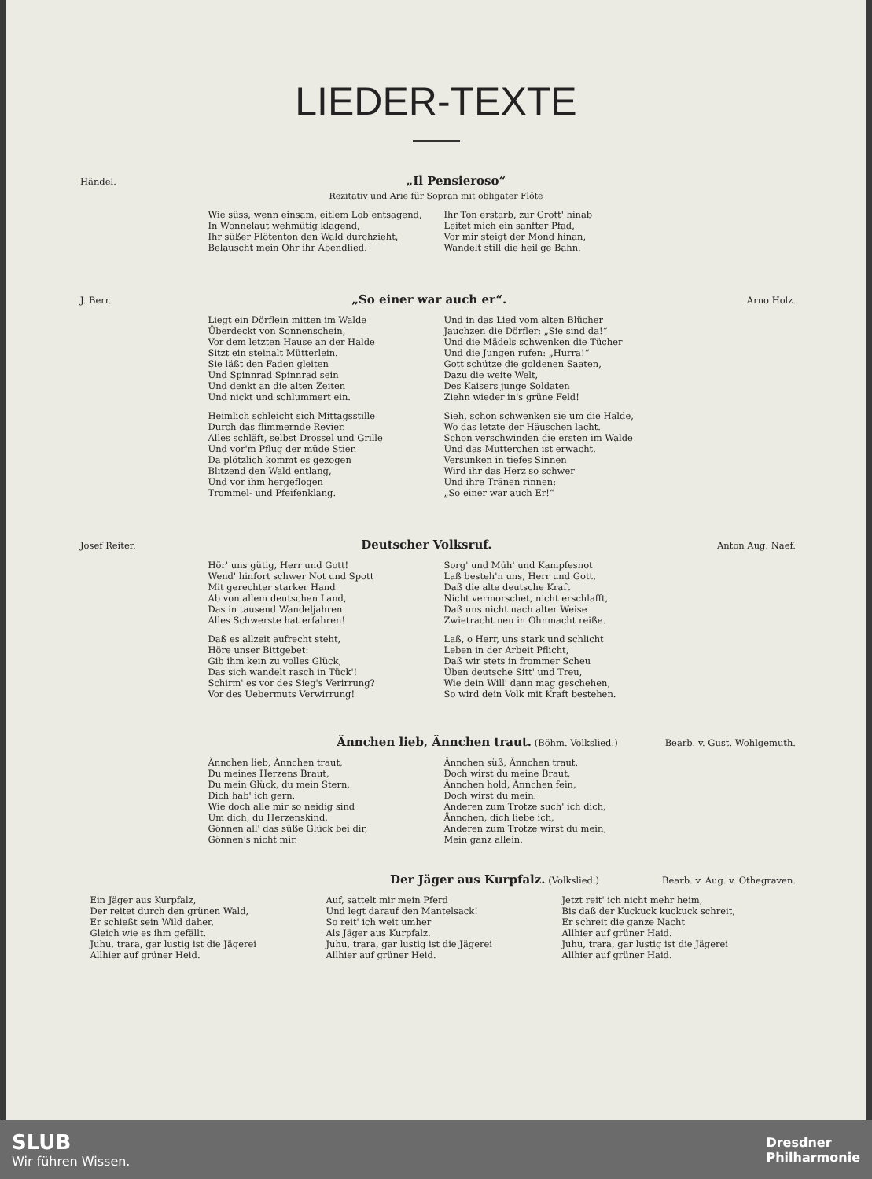LIEDER-TEXTE
Händel. „Il Pensieroso“
Rezitativ und Arie für Sopran mit obligater Flöte
Wie süss, wenn einsam, eitlem Lob entsagend,
In Wonnelaut wehmütig klagend,
Ihr süßer Flötenton den Wald durchzieht,
Belauscht mein Ohr ihr Abendlied.
Ihr Ton erstarb, zur Grott' hinab
Leitet mich ein sanfter Pfad,
Vor mir steigt der Mond hinan,
Wandelt still die heil'ge Bahn.
J. Berr. „So einer war auch er“. Arno Holz.
Liegt ein Dörflein mitten im Walde
Überdeckt von Sonnenschein,
Vor dem letzten Hause an der Halde
Sitzt ein steinalt Mütterlein.
Sie läßt den Faden gleiten
Und Spinnrad Spinnrad sein
Und denkt an die alten Zeiten
Und nickt und schlummert ein.
Heimlich schleicht sich Mittagsstille
Durch das flimmernde Revier.
Alles schläft, selbst Drossel und Grille
Und vor'm Pflug der müde Stier.
Da plötzlich kommt es gezogen
Blitzend den Wald entlang,
Und vor ihm hergeflogen
Trommel- und Pfeifenklang.
Und in das Lied vom alten Blücher
Jauchzen die Dörfler: „Sie sind da!“
Und die Mädels schwenken die Tücher
Und die Jungen rufen: „Hurra!“
Gott schütze die goldenen Saaten,
Dazu die weite Welt,
Des Kaisers junge Soldaten
Ziehn wieder in's grüne Feld!
Sieh, schon schwenken sie um die Halde,
Wo das letzte der Häuschen lacht.
Schon verschwinden die ersten im Walde
Und das Mutterchen ist erwacht.
Versunken in tiefes Sinnen
Wird ihr das Herz so schwer
Und ihre Tränen rinnen:
„So einer war auch Er!“
Josef Reiter. Deutscher Volksruf. Anton Aug. Naef.
Hör' uns gütig, Herr und Gott!
Wend' hinfort schwer Not und Spott
Mit gerechter starker Hand
Ab von allem deutschen Land,
Das in tausend Wandeljahren
Alles Schwerste hat erfahren!
Daß es allzeit aufrecht steht,
Höre unser Bittgebet:
Gib ihm kein zu volles Glück,
Das sich wandelt rasch in Tück'!
Schirm' es vor des Sieg's Verirrung?
Vor des Uebermuts Verwirrung!
Sorg' und Müh' und Kampfesnot
Laß besteh'n uns, Herr und Gott,
Daß die alte deutsche Kraft
Nicht vermorschet, nicht erschlafft,
Daß uns nicht nach alter Weise
Zwietracht neu in Ohnmacht reiße.
Laß, o Herr, uns stark und schlicht
Leben in der Arbeit Pflicht,
Daß wir stets in frommer Scheu
Üben deutsche Sitt' und Treu,
Wie dein Will' dann mag geschehen,
So wird dein Volk mit Kraft bestehen.
Ännchen lieb, Ännchen traut. (Böhm. Volkslied.) Bearb. v. Gust. Wohlgemuth.
Ännchen lieb, Ännchen traut,
Du meines Herzens Braut,
Du mein Glück, du mein Stern,
Dich hab' ich gern.
Wie doch alle mir so neidig sind
Um dich, du Herzenskind,
Gönnen all' das süße Glück bei dir,
Gönnen's nicht mir.
Ännchen süß, Ännchen traut,
Doch wirst du meine Braut,
Ännchen hold, Ännchen fein,
Doch wirst du mein.
Anderen zum Trotze such' ich dich,
Ännchen, dich liebe ich,
Anderen zum Trotze wirst du mein,
Mein ganz allein.
Der Jäger aus Kurpfalz. (Volkslied.) Bearb. v. Aug. v. Othegraven.
Ein Jäger aus Kurpfalz,
Der reitet durch den grünen Wald,
Er schießt sein Wild daher,
Gleich wie es ihm gefällt.
Juhu, trara, gar lustig ist die Jägerei
Allhier auf grüner Heid.
Auf, sattelt mir mein Pferd
Und legt darauf den Mantelsack!
So reit' ich weit umher
Als Jäger aus Kurpfalz.
Juhu, trara, gar lustig ist die Jägerei
Allhier auf grüner Heid.
Jetzt reit' ich nicht mehr heim,
Bis daß der Kuckuck kuckuck schreit,
Er schreit die ganze Nacht
Allhier auf grüner Haid.
Juhu, trara, gar lustig ist die Jägerei
Allhier auf grüner Haid.
SLUB
Wir führen Wissen.
Dresdner
Philharmonie